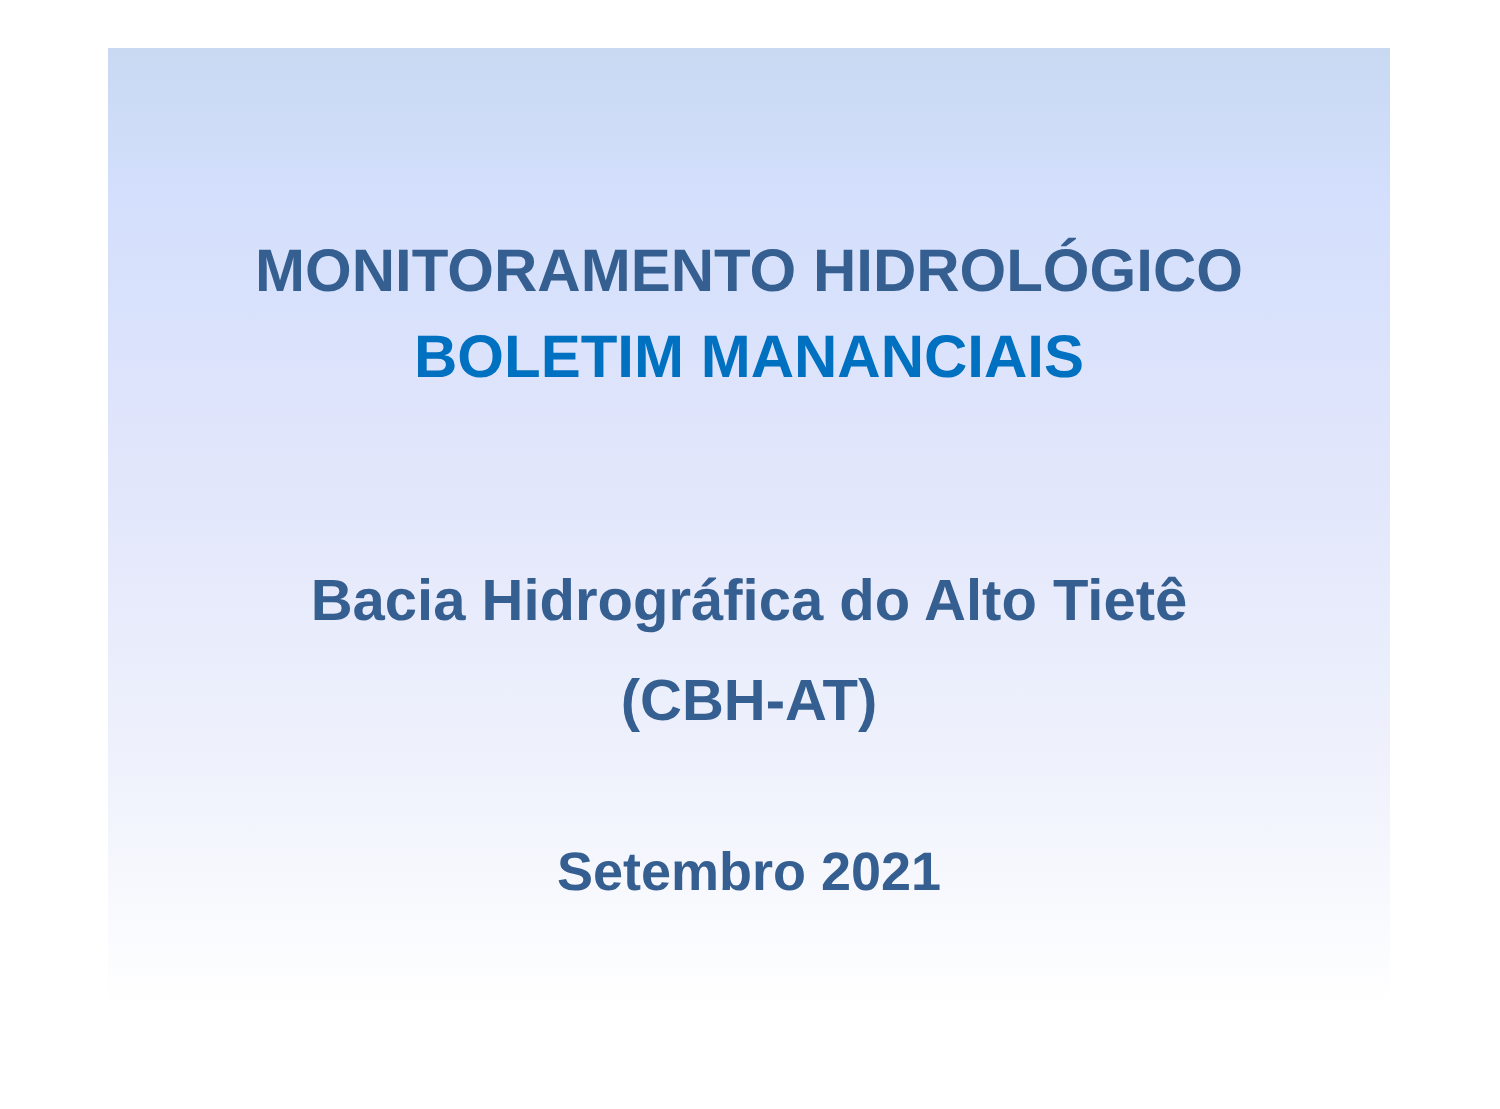MONITORAMENTO HIDROLÓGICO
BOLETIM MANANCIAIS
Bacia Hidrográfica do Alto Tietê
(CBH-AT)
Setembro 2021